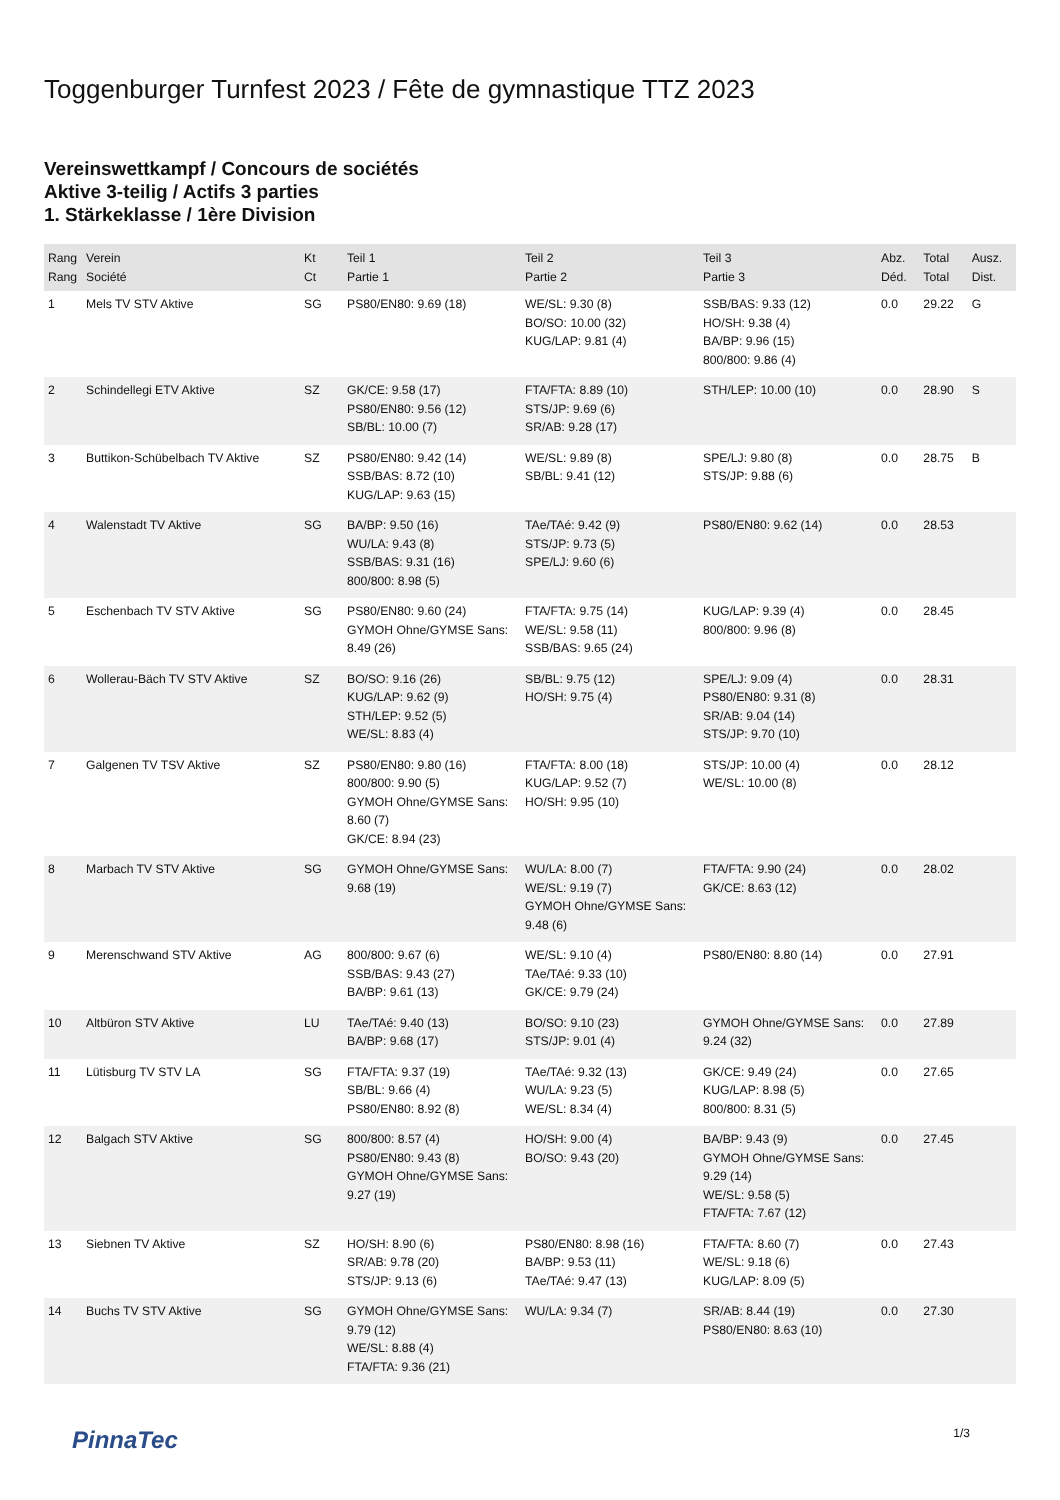Toggenburger Turnfest 2023 / Fête de gymnastique TTZ 2023
Vereinswettkampf / Concours de sociétés
Aktive 3-teilig / Actifs 3 parties
1. Stärkeklasse / 1ère Division
| Rang Rang | Verein Société | Kt Ct | Teil 1 Partie 1 | Teil 2 Partie 2 | Teil 3 Partie 3 | Abz. Déd. | Total Total | Ausz. Dist. |
| --- | --- | --- | --- | --- | --- | --- | --- | --- |
| 1 | Mels TV STV Aktive | SG | PS80/EN80: 9.69 (18) | WE/SL: 9.30 (8) BO/SO: 10.00 (32) KUG/LAP: 9.81 (4) | SSB/BAS: 9.33 (12) HO/SH: 9.38 (4) BA/BP: 9.96 (15) 800/800: 9.86 (4) | 0.0 | 29.22 | G |
| 2 | Schindellegi ETV Aktive | SZ | GK/CE: 9.58 (17) PS80/EN80: 9.56 (12) SB/BL: 10.00 (7) | FTA/FTA: 8.89 (10) STS/JP: 9.69 (6) SR/AB: 9.28 (17) | STH/LEP: 10.00 (10) | 0.0 | 28.90 | S |
| 3 | Buttikon-Schübelbach TV Aktive | SZ | PS80/EN80: 9.42 (14) SSB/BAS: 8.72 (10) KUG/LAP: 9.63 (15) | WE/SL: 9.89 (8) SB/BL: 9.41 (12) | SPE/LJ: 9.80 (8) STS/JP: 9.88 (6) | 0.0 | 28.75 | B |
| 4 | Walenstadt TV Aktive | SG | BA/BP: 9.50 (16) WU/LA: 9.43 (8) SSB/BAS: 9.31 (16) 800/800: 8.98 (5) | TAe/TAé: 9.42 (9) STS/JP: 9.73 (5) SPE/LJ: 9.60 (6) | PS80/EN80: 9.62 (14) | 0.0 | 28.53 | |
| 5 | Eschenbach TV STV Aktive | SG | PS80/EN80: 9.60 (24) GYMOH Ohne/GYMSE Sans: 8.49 (26) | FTA/FTA: 9.75 (14) WE/SL: 9.58 (11) SSB/BAS: 9.65 (24) | KUG/LAP: 9.39 (4) 800/800: 9.96 (8) | 0.0 | 28.45 | |
| 6 | Wollerau-Bäch TV STV Aktive | SZ | BO/SO: 9.16 (26) KUG/LAP: 9.62 (9) STH/LEP: 9.52 (5) WE/SL: 8.83 (4) | SB/BL: 9.75 (12) HO/SH: 9.75 (4) | SPE/LJ: 9.09 (4) PS80/EN80: 9.31 (8) SR/AB: 9.04 (14) STS/JP: 9.70 (10) | 0.0 | 28.31 | |
| 7 | Galgenen TV TSV Aktive | SZ | PS80/EN80: 9.80 (16) 800/800: 9.90 (5) GYMOH Ohne/GYMSE Sans: 8.60 (7) GK/CE: 8.94 (23) | FTA/FTA: 8.00 (18) KUG/LAP: 9.52 (7) HO/SH: 9.95 (10) | STS/JP: 10.00 (4) WE/SL: 10.00 (8) | 0.0 | 28.12 | |
| 8 | Marbach TV STV Aktive | SG | GYMOH Ohne/GYMSE Sans: 9.68 (19) | WU/LA: 8.00 (7) WE/SL: 9.19 (7) GYMOH Ohne/GYMSE Sans: 9.48 (6) | FTA/FTA: 9.90 (24) GK/CE: 8.63 (12) | 0.0 | 28.02 | |
| 9 | Merenschwand STV Aktive | AG | 800/800: 9.67 (6) SSB/BAS: 9.43 (27) BA/BP: 9.61 (13) | WE/SL: 9.10 (4) TAe/TAé: 9.33 (10) GK/CE: 9.79 (24) | PS80/EN80: 8.80 (14) | 0.0 | 27.91 | |
| 10 | Altbüron STV Aktive | LU | TAe/TAé: 9.40 (13) BA/BP: 9.68 (17) | BO/SO: 9.10 (23) STS/JP: 9.01 (4) | GYMOH Ohne/GYMSE Sans: 9.24 (32) | 0.0 | 27.89 | |
| 11 | Lütisburg TV STV LA | SG | FTA/FTA: 9.37 (19) SB/BL: 9.66 (4) PS80/EN80: 8.92 (8) | TAe/TAé: 9.32 (13) WU/LA: 9.23 (5) WE/SL: 8.34 (4) | GK/CE: 9.49 (24) KUG/LAP: 8.98 (5) 800/800: 8.31 (5) | 0.0 | 27.65 | |
| 12 | Balgach STV Aktive | SG | 800/800: 8.57 (4) PS80/EN80: 9.43 (8) GYMOH Ohne/GYMSE Sans: 9.27 (19) | HO/SH: 9.00 (4) BO/SO: 9.43 (20) | BA/BP: 9.43 (9) GYMOH Ohne/GYMSE Sans: 9.29 (14) WE/SL: 9.58 (5) FTA/FTA: 7.67 (12) | 0.0 | 27.45 | |
| 13 | Siebnen TV Aktive | SZ | HO/SH: 8.90 (6) SR/AB: 9.78 (20) STS/JP: 9.13 (6) | PS80/EN80: 8.98 (16) BA/BP: 9.53 (11) TAe/TAé: 9.47 (13) | FTA/FTA: 8.60 (7) WE/SL: 9.18 (6) KUG/LAP: 8.09 (5) | 0.0 | 27.43 | |
| 14 | Buchs TV STV Aktive | SG | GYMOH Ohne/GYMSE Sans: 9.79 (12) WE/SL: 8.88 (4) FTA/FTA: 9.36 (21) | WU/LA: 9.34 (7) | SR/AB: 8.44 (19) PS80/EN80: 8.63 (10) | 0.0 | 27.30 | |
PinnaTec 1/3